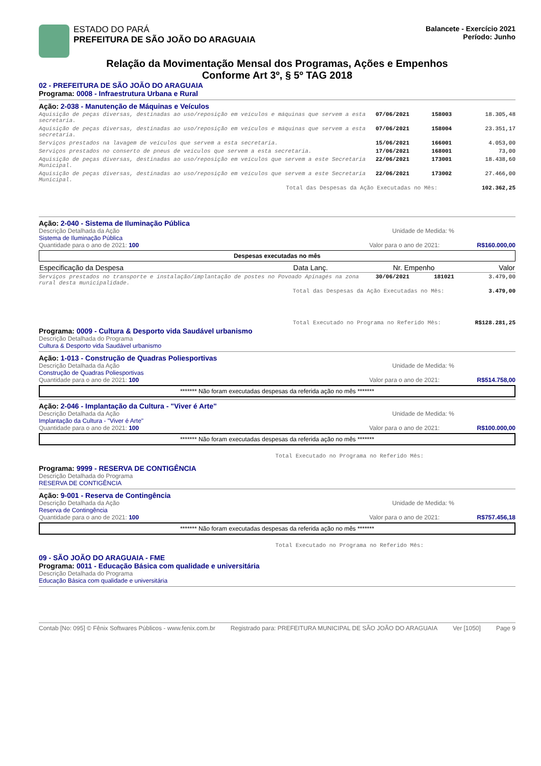ESTADO DO PARÁ
PREFEITURA DE SÃO JOÃO DO ARAGUAIA
Balancete - Exercício 2021
Período: Junho
Relação da Movimentação Mensal dos Programas, Ações e Empenhos
Conforme Art 3º, § 5º TAG 2018
02 - PREFEITURA DE SÃO JOÃO DO ARAGUAIA
Programa: 0008 - Infraestrutura Urbana e Rural
Ação: 2-038 - Manutenção de Máquinas e Veículos
| Aquisição de peças diversas, destinadas ao uso/reposição em veículos e máquinas que servem a esta secretaria. | 07/06/2021 | 158003 | 18.305,48 |
| Aquisição de peças diversas, destinadas ao uso/reposição em veículos e máquinas que servem a esta secretaria. | 07/06/2021 | 158004 | 23.351,17 |
| Serviços prestados na lavagem de veículos que servem a esta secretaria. | 15/06/2021 | 166001 | 4.053,00 |
| Serviços prestados no conserto de pneus de veículos que servem a esta secretaria. | 17/06/2021 | 168001 | 73,00 |
| Aquisição de peças diversas, destinadas ao uso/reposição em veículos que servem a este Secretaria Municipal. | 22/06/2021 | 173001 | 18.438,60 |
| Aquisição de peças diversas, destinadas ao uso/reposição em veículos que servem a este Secretaria Municipal. | 22/06/2021 | 173002 | 27.466,00 |
Total das Despesas da Ação Executadas no Mês: 102.362,25
Ação: 2-040 - Sistema de Iluminação Pública
Descrição Detalhada da Ação Unidade de Medida: %
Sistema de Iluminação Pública
Quantidade para o ano de 2021: 100 Valor para o ano de 2021: R$160.000,00
Despesas executadas no mês
| Especificação da Despesa | Data Lanç. | Nr. Empenho | Valor |
| --- | --- | --- | --- |
| Serviços prestados no transporte e instalação/implantação de postes no Povoado Apinagés na zona rural desta municipalidade. | 30/06/2021 | 181021 | 3.479,00 |
Total das Despesas da Ação Executadas no Mês: 3.479,00
Total Executado no Programa no Referido Mês: R$128.281,25
Programa: 0009 - Cultura & Desporto vida Saudável urbanismo
Descrição Detalhada do Programa
Cultura & Desporto vida Saudável urbanismo
Ação: 1-013 - Construção de Quadras Poliesportivas
Descrição Detalhada da Ação Unidade de Medida: %
Construção de Quadras Poliesportivas
Quantidade para o ano de 2021: 100 Valor para o ano de 2021: R$514.758,00
******* Não foram executadas despesas da referida ação no mês *******
Ação: 2-046 - Implantação da Cultura - "Viver é Arte"
Descrição Detalhada da Ação Unidade de Medida: %
Implantação da Cultura - "Viver é Arte"
Quantidade para o ano de 2021: 100 Valor para o ano de 2021: R$100.000,00
******* Não foram executadas despesas da referida ação no mês *******
Total Executado no Programa no Referido Mês:
Programa: 9999 - RESERVA DE CONTIGÊNCIA
Descrição Detalhada do Programa
RESERVA DE CONTIGÊNCIA
Ação: 9-001 - Reserva de Contingência
Descrição Detalhada da Ação Unidade de Medida: %
Reserva de Contingência
Quantidade para o ano de 2021: 100 Valor para o ano de 2021: R$757.456,18
******* Não foram executadas despesas da referida ação no mês *******
Total Executado no Programa no Referido Mês:
09 - SÃO JOÃO DO ARAGUAIA - FME
Programa: 0011 - Educação Básica com qualidade e universitária
Descrição Detalhada do Programa
Educação Básica com qualidade e universitária
Contab [No: 095] © Fênix Softwares Públicos - www.fenix.com.br Registrado para: PREFEITURA MUNICIPAL DE SÃO JOÃO DO ARAGUAIA Ver [1050] Page 9